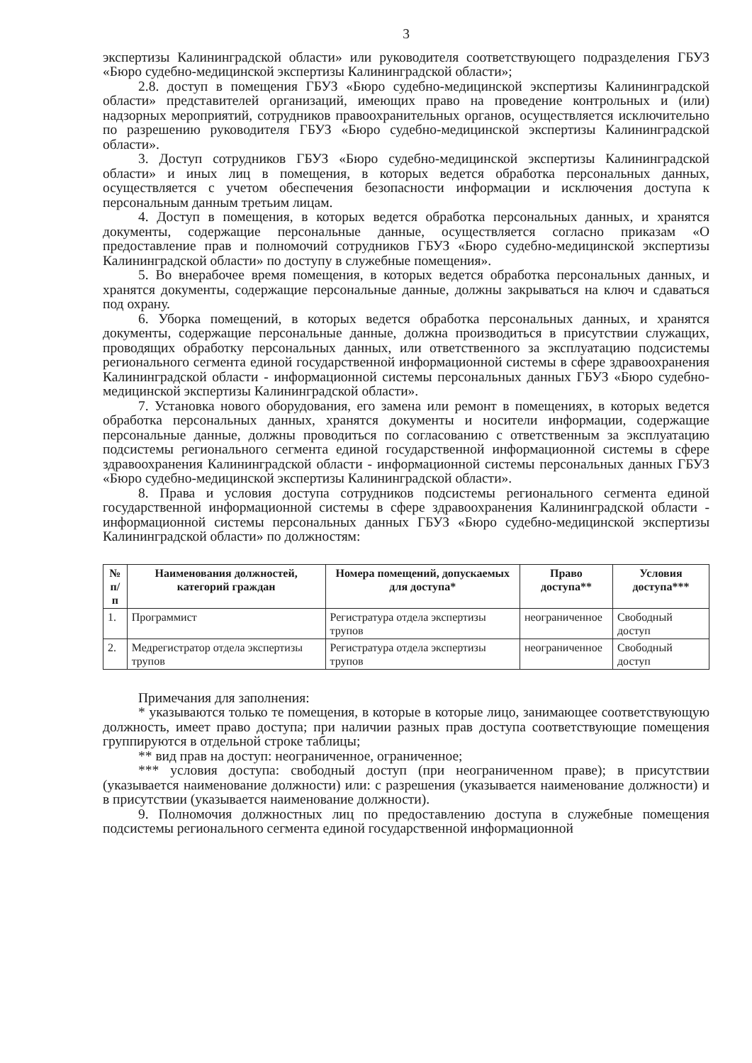3
экспертизы Калининградской области» или руководителя соответствующего подразделения ГБУЗ «Бюро судебно-медицинской экспертизы Калининградской области»;
2.8. доступ в помещения ГБУЗ «Бюро судебно-медицинской экспертизы Калининградской области» представителей организаций, имеющих право на проведение контрольных и (или) надзорных мероприятий, сотрудников правоохранительных органов, осуществляется исключительно по разрешению руководителя ГБУЗ «Бюро судебно-медицинской экспертизы Калининградской области».
3. Доступ сотрудников ГБУЗ «Бюро судебно-медицинской экспертизы Калининградской области» и иных лиц в помещения, в которых ведется обработка персональных данных, осуществляется с учетом обеспечения безопасности информации и исключения доступа к персональным данным третьим лицам.
4. Доступ в помещения, в которых ведется обработка персональных данных, и хранятся документы, содержащие персональные данные, осуществляется согласно приказам «О предоставление прав и полномочий сотрудников ГБУЗ «Бюро судебно-медицинской экспертизы Калининградской области» по доступу в служебные помещения».
5. Во внерабочее время помещения, в которых ведется обработка персональных данных, и хранятся документы, содержащие персональные данные, должны закрываться на ключ и сдаваться под охрану.
6. Уборка помещений, в которых ведется обработка персональных данных, и хранятся документы, содержащие персональные данные, должна производиться в присутствии служащих, проводящих обработку персональных данных, или ответственного за эксплуатацию подсистемы регионального сегмента единой государственной информационной системы в сфере здравоохранения Калининградской области - информационной системы персональных данных ГБУЗ «Бюро судебно-медицинской экспертизы Калининградской области».
7. Установка нового оборудования, его замена или ремонт в помещениях, в которых ведется обработка персональных данных, хранятся документы и носители информации, содержащие персональные данные, должны проводиться по согласованию с ответственным за эксплуатацию подсистемы регионального сегмента единой государственной информационной системы в сфере здравоохранения Калининградской области - информационной системы персональных данных ГБУЗ «Бюро судебно-медицинской экспертизы Калининградской области».
8. Права и условия доступа сотрудников подсистемы регионального сегмента единой государственной информационной системы в сфере здравоохранения Калининградской области - информационной системы персональных данных ГБУЗ «Бюро судебно-медицинской экспертизы Калининградской области» по должностям:
| № п/п | Наименования должностей, категорий граждан | Номера помещений, допускаемых для доступа* | Право доступа** | Условия доступа*** |
| --- | --- | --- | --- | --- |
| 1. | Программист | Регистратура отдела экспертизы трупов | неограниченное | Свободный доступ |
| 2. | Медрегистратор отдела экспертизы трупов | Регистратура отдела экспертизы трупов | неограниченное | Свободный доступ |
Примечания для заполнения:
* указываются только те помещения, в которые в которые лицо, занимающее соответствующую должность, имеет право доступа; при наличии разных прав доступа соответствующие помещения группируются в отдельной строке таблицы;
** вид прав на доступ: неограниченное, ограниченное;
*** условия доступа: свободный доступ (при неограниченном праве); в присутствии (указывается наименование должности) или: с разрешения (указывается наименование должности) и в присутствии (указывается наименование должности).
9. Полномочия должностных лиц по предоставлению доступа в служебные помещения подсистемы регионального сегмента единой государственной информационной